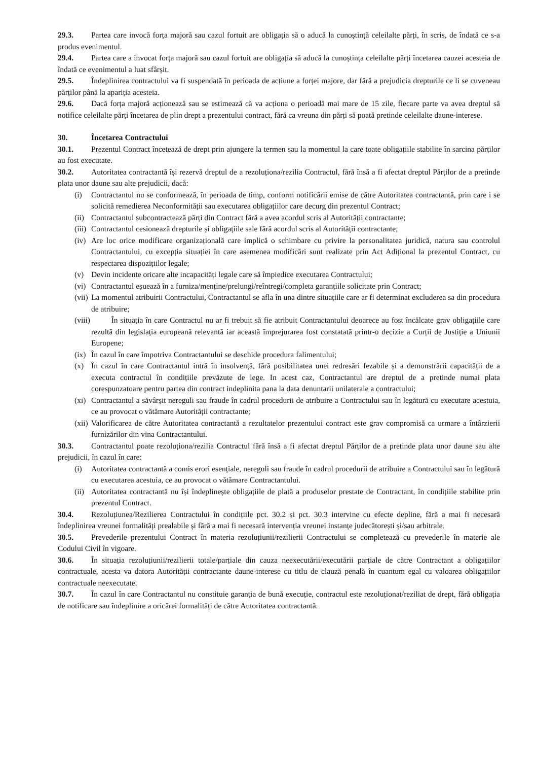29.3. Partea care invocă forța majoră sau cazul fortuit are obligația să o aducă la cunoștință celeilalte părți, în scris, de îndată ce s-a produs evenimentul.
29.4. Partea care a invocat forța majoră sau cazul fortuit are obligația să aducă la cunoștința celeilalte părți încetarea cauzei acesteia de îndată ce evenimentul a luat sfârșit.
29.5. Îndeplinirea contractului va fi suspendată în perioada de acțiune a forței majore, dar fără a prejudicia drepturile ce li se cuveneau părților până la apariția acesteia.
29.6. Dacă forța majoră acționează sau se estimează că va acționa o perioadă mai mare de 15 zile, fiecare parte va avea dreptul să notifice celeilalte părți încetarea de plin drept a prezentului contract, fără ca vreuna din părți să poată pretinde celeilalte daune-interese.
30. Încetarea Contractului
30.1. Prezentul Contract încetează de drept prin ajungere la termen sau la momentul la care toate obligațiile stabilite în sarcina părților au fost executate.
30.2. Autoritatea contractantă își rezervă dreptul de a rezoluționa/rezilia Contractul, fără însă a fi afectat dreptul Părților de a pretinde plata unor daune sau alte prejudicii, dacă:
(i) Contractantul nu se conformează, în perioada de timp, conform notificării emise de către Autoritatea contractantă, prin care i se solicită remedierea Neconformității sau executarea obligațiilor care decurg din prezentul Contract;
(ii) Contractantul subcontractează părți din Contract fără a avea acordul scris al Autorității contractante;
(iii) Contractantul cesionează drepturile și obligațiile sale fără acordul scris al Autorității contractante;
(iv) Are loc orice modificare organizațională care implică o schimbare cu privire la personalitatea juridică, natura sau controlul Contractantului, cu excepția situației în care asemenea modificări sunt realizate prin Act Adițional la prezentul Contract, cu respectarea dispozițiilor legale;
(v) Devin incidente oricare alte incapacități legale care să împiedice executarea Contractului;
(vi) Contractantul eșuează în a furniza/menține/prelungi/reîntregi/completa garanțiile solicitate prin Contract;
(vii) La momentul atribuirii Contractului, Contractantul se afla în una dintre situațiile care ar fi determinat excluderea sa din procedura de atribuire;
(viii) În situația în care Contractul nu ar fi trebuit să fie atribuit Contractantului deoarece au fost încălcate grav obligațiile care rezultă din legislația europeană relevantă iar această împrejurarea fost constatată printr-o decizie a Curții de Justiție a Uniunii Europene;
(ix) În cazul în care împotriva Contractantului se deschide procedura falimentului;
(x) În cazul în care Contractantul intră în insolvență, fără posibilitatea unei redresări fezabile și a demonstrării capacității de a executa contractul în condițiile prevăzute de lege. In acest caz, Contractantul are dreptul de a pretinde numai plata corespunzatoare pentru partea din contract indeplinita pana la data denuntarii unilaterale a contractului;
(xi) Contractantul a săvârșit nereguli sau fraude în cadrul procedurii de atribuire a Contractului sau în legătură cu executare acestuia, ce au provocat o vătămare Autorității contractante;
(xii) Valorificarea de către Autoritatea contractantă a rezultatelor prezentului contract este grav compromisă ca urmare a întârzierii furnizărilor din vina Contractantului.
30.3. Contractantul poate rezoluționa/rezilia Contractul fără însă a fi afectat dreptul Părților de a pretinde plata unor daune sau alte prejudicii, în cazul în care:
(i) Autoritatea contractantă a comis erori esențiale, nereguli sau fraude în cadrul procedurii de atribuire a Contractului sau în legătură cu executarea acestuia, ce au provocat o vătămare Contractantului.
(ii) Autoritatea contractantă nu își îndeplinește obligațiile de plată a produselor prestate de Contractant, în condițiile stabilite prin prezentul Contract.
30.4. Rezoluțiunea/Rezilierea Contractului în condițiile pct. 30.2 și pct. 30.3 intervine cu efecte depline, fără a mai fi necesară îndeplinirea vreunei formalități prealabile și fără a mai fi necesară intervenția vreunei instanțe judecătorești și/sau arbitrale.
30.5. Prevederile prezentului Contract în materia rezoluțiunii/rezilierii Contractului se completează cu prevederile în materie ale Codului Civil în vigoare.
30.6. În situația rezoluțiunii/rezilierii totale/parțiale din cauza neexecutării/executării parțiale de către Contractant a obligațiilor contractuale, acesta va datora Autorității contractante daune-interese cu titlu de clauză penală în cuantum egal cu valoarea obligațiilor contractuale neexecutate.
30.7. În cazul în care Contractantul nu constituie garanția de bună execuție, contractul este rezoluționat/reziliat de drept, fără obligația de notificare sau îndeplinire a oricărei formalități de către Autoritatea contractantă.